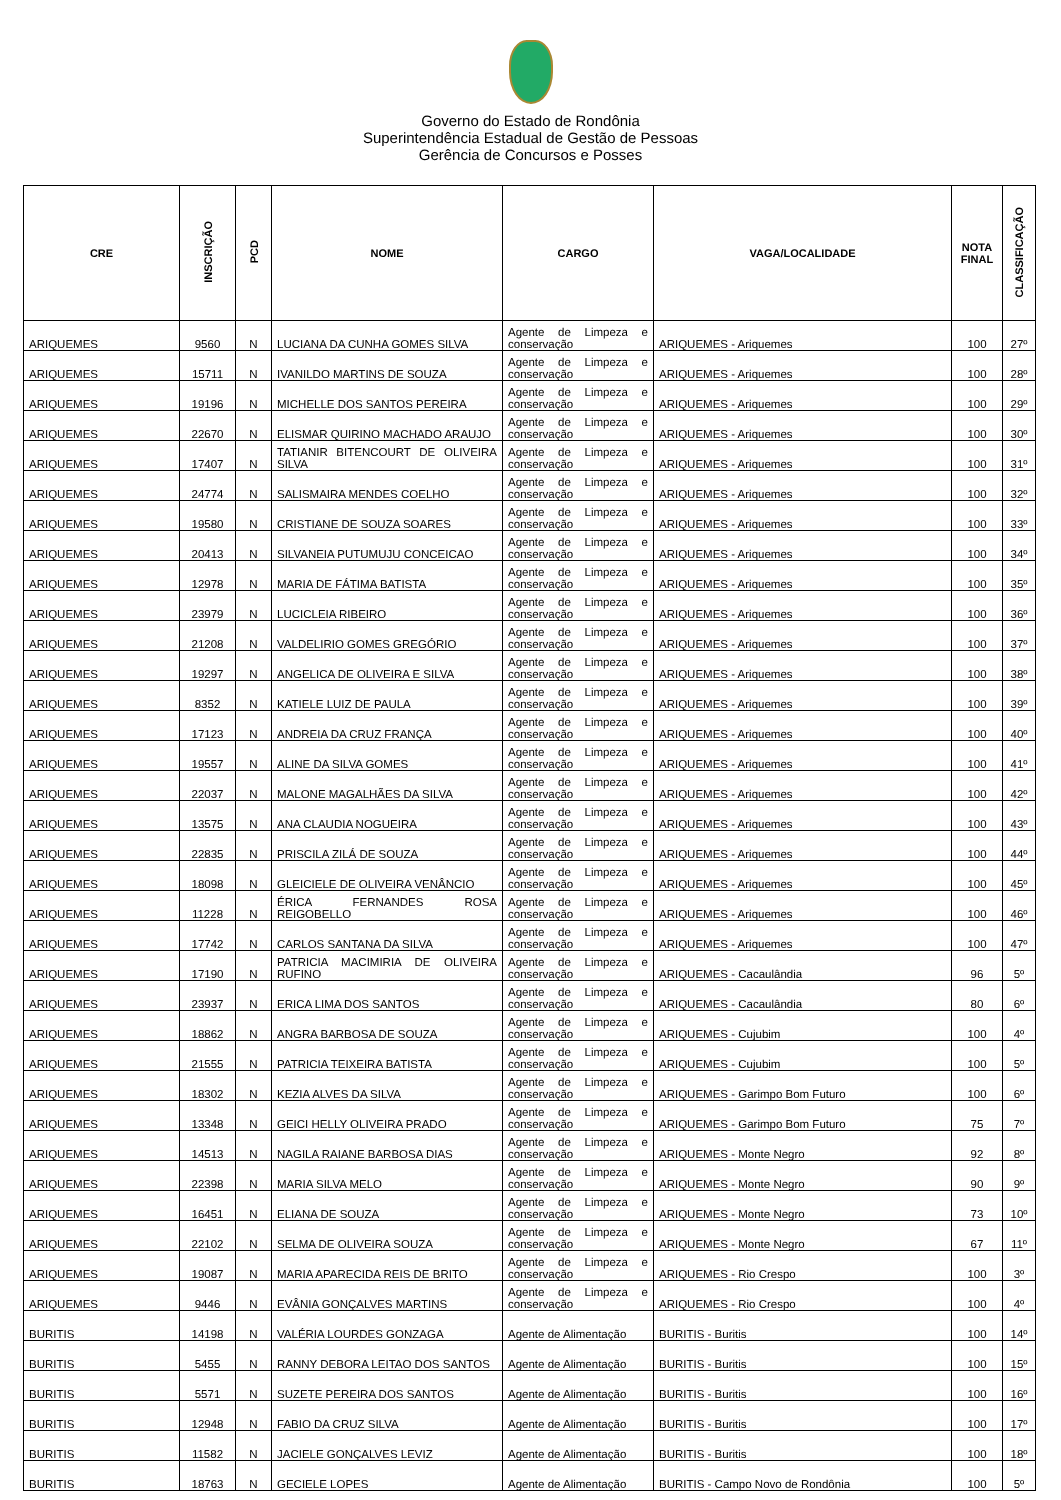Governo do Estado de Rondônia
Superintendência Estadual de Gestão de Pessoas
Gerência de Concursos e Posses
| CRE | INSCRIÇÃO | PCD | NOME | CARGO | VAGA/LOCALIDADE | NOTA FINAL | CLASSIFICAÇÃO |
| --- | --- | --- | --- | --- | --- | --- | --- |
| ARIQUEMES | 9560 | N | LUCIANA DA CUNHA GOMES SILVA | Agente de Limpeza e conservação | ARIQUEMES - Ariquemes | 100 | 27º |
| ARIQUEMES | 15711 | N | IVANILDO MARTINS DE SOUZA | Agente de Limpeza e conservação | ARIQUEMES - Ariquemes | 100 | 28º |
| ARIQUEMES | 19196 | N | MICHELLE DOS SANTOS PEREIRA | Agente de Limpeza e conservação | ARIQUEMES - Ariquemes | 100 | 29º |
| ARIQUEMES | 22670 | N | ELISMAR QUIRINO MACHADO ARAUJO | Agente de Limpeza e conservação | ARIQUEMES - Ariquemes | 100 | 30º |
| ARIQUEMES | 17407 | N | TATIANIR BITENCOURT DE OLIVEIRA SILVA | Agente de Limpeza e conservação | ARIQUEMES - Ariquemes | 100 | 31º |
| ARIQUEMES | 24774 | N | SALISMAIRA MENDES COELHO | Agente de Limpeza e conservação | ARIQUEMES - Ariquemes | 100 | 32º |
| ARIQUEMES | 19580 | N | CRISTIANE DE SOUZA SOARES | Agente de Limpeza e conservação | ARIQUEMES - Ariquemes | 100 | 33º |
| ARIQUEMES | 20413 | N | SILVANEIA PUTUMUJU CONCEICAO | Agente de Limpeza e conservação | ARIQUEMES - Ariquemes | 100 | 34º |
| ARIQUEMES | 12978 | N | MARIA DE FÁTIMA BATISTA | Agente de Limpeza e conservação | ARIQUEMES - Ariquemes | 100 | 35º |
| ARIQUEMES | 23979 | N | LUCICLEIA RIBEIRO | Agente de Limpeza e conservação | ARIQUEMES - Ariquemes | 100 | 36º |
| ARIQUEMES | 21208 | N | VALDELIRIO GOMES GREGÓRIO | Agente de Limpeza e conservação | ARIQUEMES - Ariquemes | 100 | 37º |
| ARIQUEMES | 19297 | N | ANGELICA DE OLIVEIRA E SILVA | Agente de Limpeza e conservação | ARIQUEMES - Ariquemes | 100 | 38º |
| ARIQUEMES | 8352 | N | KATIELE LUIZ DE PAULA | Agente de Limpeza e conservação | ARIQUEMES - Ariquemes | 100 | 39º |
| ARIQUEMES | 17123 | N | ANDREIA DA CRUZ FRANÇA | Agente de Limpeza e conservação | ARIQUEMES - Ariquemes | 100 | 40º |
| ARIQUEMES | 19557 | N | ALINE DA SILVA GOMES | Agente de Limpeza e conservação | ARIQUEMES - Ariquemes | 100 | 41º |
| ARIQUEMES | 22037 | N | MALONE MAGALHÃES DA SILVA | Agente de Limpeza e conservação | ARIQUEMES - Ariquemes | 100 | 42º |
| ARIQUEMES | 13575 | N | ANA CLAUDIA NOGUEIRA | Agente de Limpeza e conservação | ARIQUEMES - Ariquemes | 100 | 43º |
| ARIQUEMES | 22835 | N | PRISCILA ZILÁ DE SOUZA | Agente de Limpeza e conservação | ARIQUEMES - Ariquemes | 100 | 44º |
| ARIQUEMES | 18098 | N | GLEICIELE DE OLIVEIRA VENÂNCIO | Agente de Limpeza e conservação | ARIQUEMES - Ariquemes | 100 | 45º |
| ARIQUEMES | 11228 | N | ÉRICA FERNANDES ROSA REIGOBELLO | Agente de Limpeza e conservação | ARIQUEMES - Ariquemes | 100 | 46º |
| ARIQUEMES | 17742 | N | CARLOS SANTANA DA SILVA | Agente de Limpeza e conservação | ARIQUEMES - Ariquemes | 100 | 47º |
| ARIQUEMES | 17190 | N | PATRICIA MACIMIRIA DE OLIVEIRA RUFINO | Agente de Limpeza e conservação | ARIQUEMES - Cacaulândia | 96 | 5º |
| ARIQUEMES | 23937 | N | ERICA LIMA DOS SANTOS | Agente de Limpeza e conservação | ARIQUEMES - Cacaulândia | 80 | 6º |
| ARIQUEMES | 18862 | N | ANGRA BARBOSA DE SOUZA | Agente de Limpeza e conservação | ARIQUEMES - Cujubim | 100 | 4º |
| ARIQUEMES | 21555 | N | PATRICIA TEIXEIRA BATISTA | Agente de Limpeza e conservação | ARIQUEMES - Cujubim | 100 | 5º |
| ARIQUEMES | 18302 | N | KEZIA ALVES DA SILVA | Agente de Limpeza e conservação | ARIQUEMES - Garimpo Bom Futuro | 100 | 6º |
| ARIQUEMES | 13348 | N | GEICI HELLY OLIVEIRA PRADO | Agente de Limpeza e conservação | ARIQUEMES - Garimpo Bom Futuro | 75 | 7º |
| ARIQUEMES | 14513 | N | NAGILA RAIANE BARBOSA DIAS | Agente de Limpeza e conservação | ARIQUEMES - Monte Negro | 92 | 8º |
| ARIQUEMES | 22398 | N | MARIA SILVA MELO | Agente de Limpeza e conservação | ARIQUEMES - Monte Negro | 90 | 9º |
| ARIQUEMES | 16451 | N | ELIANA DE SOUZA | Agente de Limpeza e conservação | ARIQUEMES - Monte Negro | 73 | 10º |
| ARIQUEMES | 22102 | N | SELMA DE OLIVEIRA SOUZA | Agente de Limpeza e conservação | ARIQUEMES - Monte Negro | 67 | 11º |
| ARIQUEMES | 19087 | N | MARIA APARECIDA REIS DE BRITO | Agente de Limpeza e conservação | ARIQUEMES - Rio Crespo | 100 | 3º |
| ARIQUEMES | 9446 | N | EVÂNIA GONÇALVES MARTINS | Agente de Limpeza e conservação | ARIQUEMES - Rio Crespo | 100 | 4º |
| BURITIS | 14198 | N | VALÉRIA LOURDES GONZAGA | Agente de Alimentação | BURITIS - Buritis | 100 | 14º |
| BURITIS | 5455 | N | RANNY DEBORA LEITAO DOS SANTOS | Agente de Alimentação | BURITIS - Buritis | 100 | 15º |
| BURITIS | 5571 | N | SUZETE PEREIRA DOS SANTOS | Agente de Alimentação | BURITIS - Buritis | 100 | 16º |
| BURITIS | 12948 | N | FABIO DA CRUZ SILVA | Agente de Alimentação | BURITIS - Buritis | 100 | 17º |
| BURITIS | 11582 | N | JACIELE GONÇALVES LEVIZ | Agente de Alimentação | BURITIS - Buritis | 100 | 18º |
| BURITIS | 18763 | N | GECIELE LOPES | Agente de Alimentação | BURITIS - Campo Novo de Rondônia | 100 | 5º |